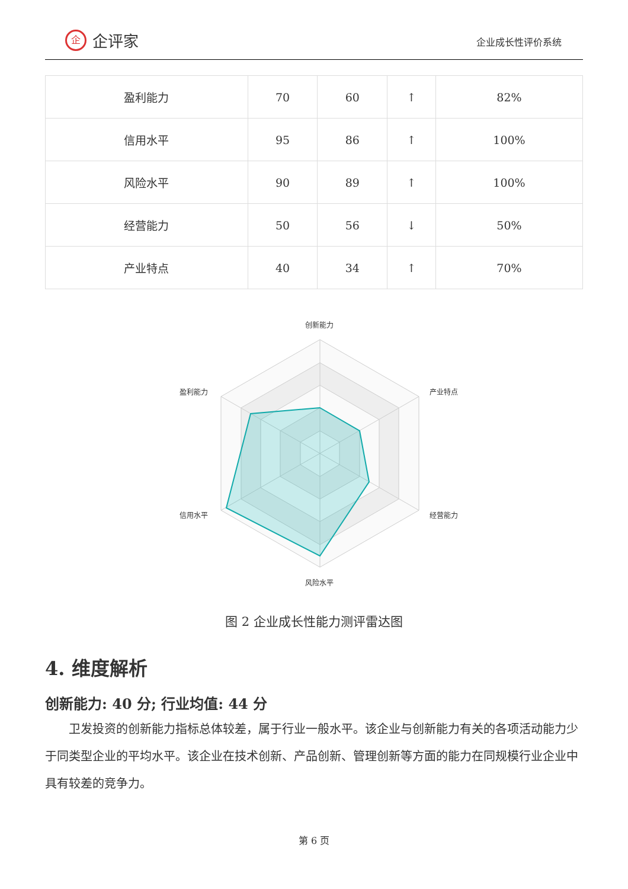企企评家
企业成长性评价系统
| 盈利能力 | 70 | 60 | ↑ | 82% |
| 信用水平 | 95 | 86 | ↑ | 100% |
| 风险水平 | 90 | 89 | ↑ | 100% |
| 经营能力 | 50 | 56 | ↓ | 50% |
| 产业特点 | 40 | 34 | ↑ | 70% |
创新能力
产业特点
经营能力
风险水平
信用水平
盈利能力
图 2 企业成长性能力测评雷达图
4. 维度解析
创新能力: 40 分; 行业均值: 44 分
卫发投资的创新能力指标总体较差，属于行业一般水平。该企业与创新能力有关的各项活动能力少于同类型企业的平均水平。该企业在技术创新、产品创新、管理创新等方面的能力在同规模行业企业中具有较差的竞争力。
第 6 页